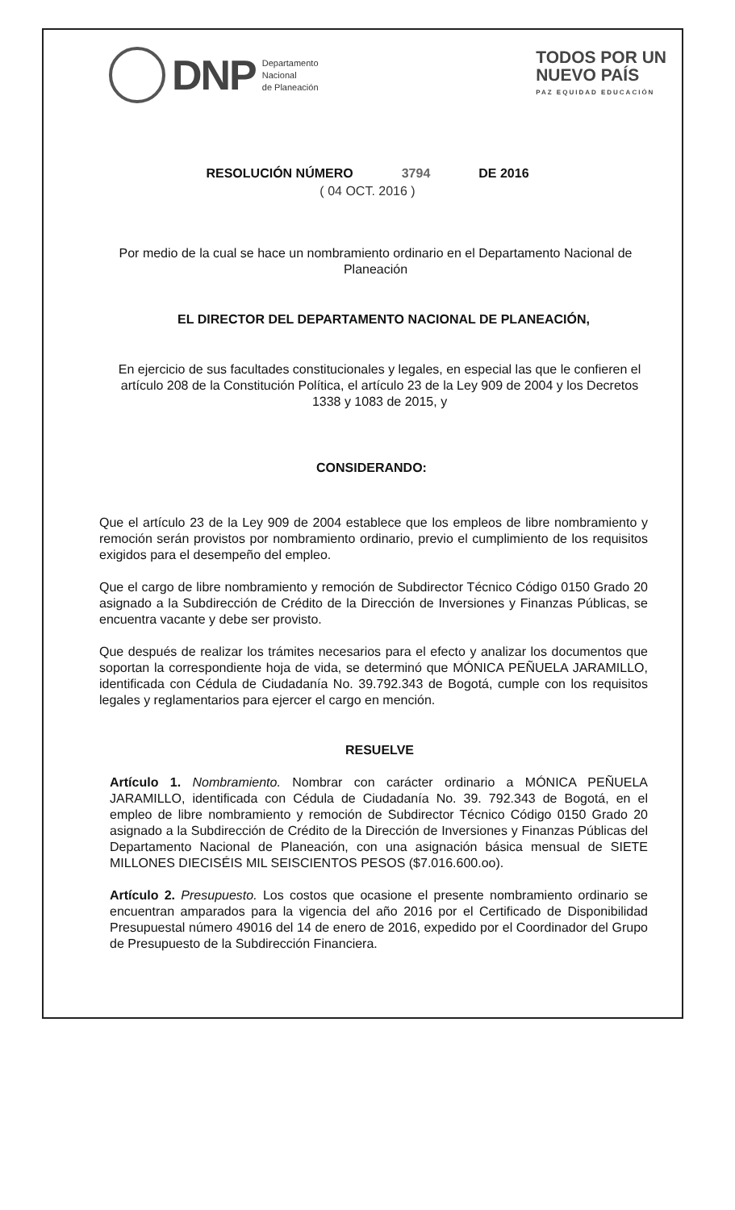DNP
Departamento
Nacional
de Planeación
TODOS POR UN
NUEVO PAÍS
PAZ EQUIDAD EDUCACIÓN
RESOLUCIÓN NÚMERO 3794 DE 2016
( 04 OCT. 2016 )
Por medio de la cual se hace un nombramiento ordinario en el Departamento Nacional de Planeación
EL DIRECTOR DEL DEPARTAMENTO NACIONAL DE PLANEACIÓN,
En ejercicio de sus facultades constitucionales y legales, en especial las que le confieren el artículo 208 de la Constitución Política, el artículo 23 de la Ley 909 de 2004 y los Decretos 1338 y 1083 de 2015, y
CONSIDERANDO:
Que el artículo 23 de la Ley 909 de 2004 establece que los empleos de libre nombramiento y remoción serán provistos por nombramiento ordinario, previo el cumplimiento de los requisitos exigidos para el desempeño del empleo.
Que el cargo de libre nombramiento y remoción de Subdirector Técnico Código 0150 Grado 20 asignado a la Subdirección de Crédito de la Dirección de Inversiones y Finanzas Públicas, se encuentra vacante y debe ser provisto.
Que después de realizar los trámites necesarios para el efecto y analizar los documentos que soportan la correspondiente hoja de vida, se determinó que MÓNICA PEÑUELA JARAMILLO, identificada con Cédula de Ciudadanía No. 39.792.343 de Bogotá, cumple con los requisitos legales y reglamentarios para ejercer el cargo en mención.
RESUELVE
Artículo 1. Nombramiento. Nombrar con carácter ordinario a MÓNICA PEÑUELA JARAMILLO, identificada con Cédula de Ciudadanía No. 39. 792.343 de Bogotá, en el empleo de libre nombramiento y remoción de Subdirector Técnico Código 0150 Grado 20 asignado a la Subdirección de Crédito de la Dirección de Inversiones y Finanzas Públicas del Departamento Nacional de Planeación, con una asignación básica mensual de SIETE MILLONES DIECISÉIS MIL SEISCIENTOS PESOS ($7.016.600.oo).
Artículo 2. Presupuesto. Los costos que ocasione el presente nombramiento ordinario se encuentran amparados para la vigencia del año 2016 por el Certificado de Disponibilidad Presupuestal número 49016 del 14 de enero de 2016, expedido por el Coordinador del Grupo de Presupuesto de la Subdirección Financiera.